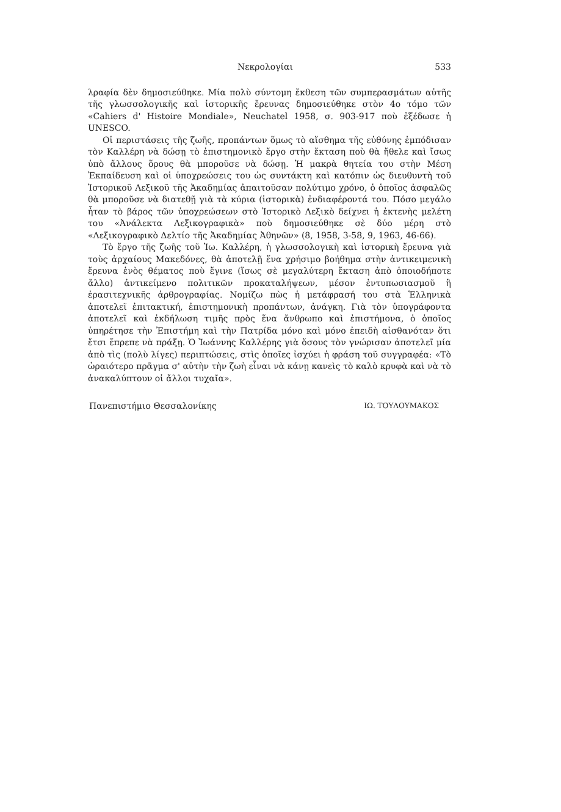Νεκρολογίαι 533
λραφία δὲν δημοσιεύθηκε. Μία πολὺ σύντομη ἔκθεση τῶν συμπερασμάτων αὐτῆς τῆς γλωσσολογικῆς καὶ ἱστορικῆς ἔρευνας δημοσιεύθηκε στὸν 4ο τόμο τῶν «Cahiers d' Histoire Mondiale», Neuchatel 1958, σ. 903-917 ποὺ ἐξέδωσε ἡ UNESCO.
Οἱ περιστάσεις τῆς ζωῆς, προπάντων ὅμως τὸ αἴσθημα τῆς εὐθύνης ἐμπόδισαν τὸν Καλλέρη νὰ δώσῃ τὸ ἐπιστημονικὸ ἔργο στὴν ἔκταση ποὺ θὰ ἤθελε καὶ ἴσως ὑπὸ ἄλλους ὅρους θὰ μποροῦσε νὰ δώσῃ. Ἡ μακρὰ θητεία του στὴν Μέση Ἐκπαίδευση καὶ οἱ ὑποχρεώσεις του ὡς συντάκτη καὶ κατόπιν ὡς διευθυντὴ τοῦ Ἱστορικοῦ Λεξικοῦ τῆς Ἀκαδημίας ἀπαιτοῦσαν πολύτιμο χρόνο, ὁ ὁποῖος ἀσφαλῶς θὰ μποροῦσε νὰ διατεθῇ γιὰ τὰ κύρια (ἱστορικὰ) ἐνδιαφέροντά του. Πόσο μεγάλο ἦταν τὸ βάρος τῶν ὑποχρεώσεων στὸ Ἱστορικὸ Λεξικὸ δείχνει ἡ ἐκτενὴς μελέτη του «Ἀνάλεκτα Λεξικογραφικὰ» ποὺ δημοσιεύθηκε σὲ δύο μέρη στὸ «Λεξικογραφικὸ Δελτίο τῆς Ἀκαδημίας Ἀθηνῶν» (8, 1958, 3-58, 9, 1963, 46-66).
Τὸ ἔργο τῆς ζωῆς τοῦ Ἰω. Καλλέρη, ἡ γλωσσολογικὴ καὶ ἱστορικὴ ἔρευνα γιὰ τοὺς ἀρχαίους Μακεδόνες, θὰ ἀποτελῇ ἕνα χρήσιμο βοήθημα στὴν ἀντικειμενικὴ ἔρευνα ἑνὸς θέματος ποὺ ἔγινε (ἴσως σὲ μεγαλύτερη ἔκταση ἀπὸ ὁποιοδήποτε ἄλλο) ἀντικείμενο πολιτικῶν προκαταλήψεων, μέσον ἐντυπωσιασμοῦ ἢ ἐρασιτεχνικῆς ἀρθρογραφίας. Νομίζω πὼς ἡ μετάφρασή του στὰ Ἑλληνικὰ ἀποτελεῖ ἐπιτακτική, ἐπιστημονικὴ προπάντων, ἀνάγκη. Γιὰ τὸν ὑπογράφοντα ἀποτελεῖ καὶ ἐκδήλωση τιμῆς πρὸς ἕνα ἄνθρωπο καὶ ἐπιστήμονα, ὁ ὁποῖος ὑπηρέτησε τὴν Ἐπιστήμη καὶ τὴν Πατρίδα μόνο καὶ μόνο ἐπειδὴ αἰσθανόταν ὅτι ἔτσι ἔπρεπε νὰ πράξῃ. Ὁ Ἰωάννης Καλλέρης γιὰ ὅσους τὸν γνώρισαν ἀποτελεῖ μία ἀπὸ τὶς (πολὺ λίγες) περιπτώσεις, στὶς ὁποῖες ἰσχύει ἡ φράση τοῦ συγγραφέα: «Τὸ ὡραιότερο πρᾶγμα σ' αὐτὴν τὴν ζωὴ εἶναι νὰ κάνῃ κανεὶς τὸ καλὸ κρυφὰ καὶ νὰ τὸ ἀνακαλύπτουν οἱ ἄλλοι τυχαῖα».
Πανεπιστήμιο Θεσσαλονίκης ΙΩ. ΤΟΥΛΟΥΜΑΚΟΣ